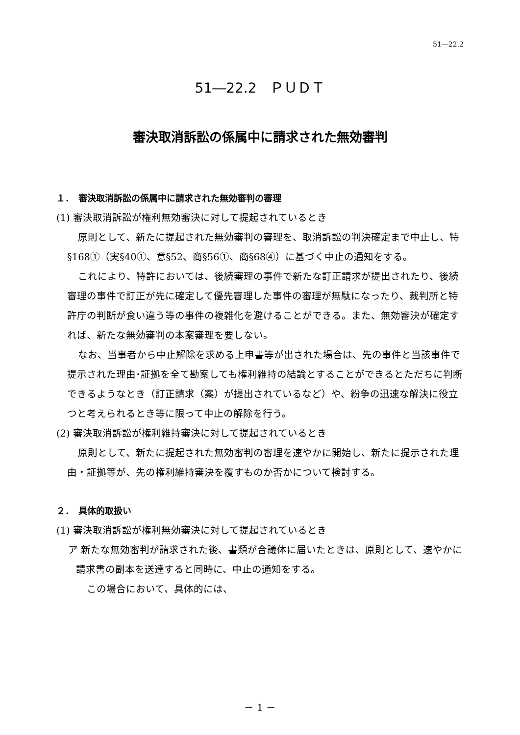51―22.2
51―22.2　ＰＵＤＴ
審決取消訴訟の係属中に請求された無効審判
１．　審決取消訴訟の係属中に請求された無効審判の審理
(1) 審決取消訴訟が権利無効審決に対して提起されているとき
原則として、新たに提起された無効審判の審理を、取消訴訟の判決確定まで中止し、特§168①（実§40①、意§52、商§56①、商§68④）に基づく中止の通知をする。
これにより、特許においては、後続審理の事件で新たな訂正請求が提出されたり、後続審理の事件で訂正が先に確定して優先審理した事件の審理が無駄になったり、裁判所と特許庁の判断が食い違う等の事件の複雑化を避けることができる。また、無効審決が確定すれば、新たな無効審判の本案審理を要しない。
なお、当事者から中止解除を求める上申書等が出された場合は、先の事件と当該事件で提示された理由･証拠を全て勘案しても権利維持の結論とすることができるとただちに判断できるようなとき（訂正請求（案）が提出されているなど）や、紛争の迅速な解決に役立つと考えられるとき等に限って中止の解除を行う。
(2) 審決取消訴訟が権利維持審決に対して提起されているとき
原則として、新たに提起された無効審判の審理を速やかに開始し、新たに提示された理由・証拠等が、先の権利維持審決を覆すものか否かについて検討する。
２．　具体的取扱い
(1) 審決取消訴訟が権利無効審決に対して提起されているとき
ア 新たな無効審判が請求された後、書類が合議体に届いたときは、原則として、速やかに請求書の副本を送達すると同時に、中止の通知をする。
この場合において、具体的には、
－ 1 －